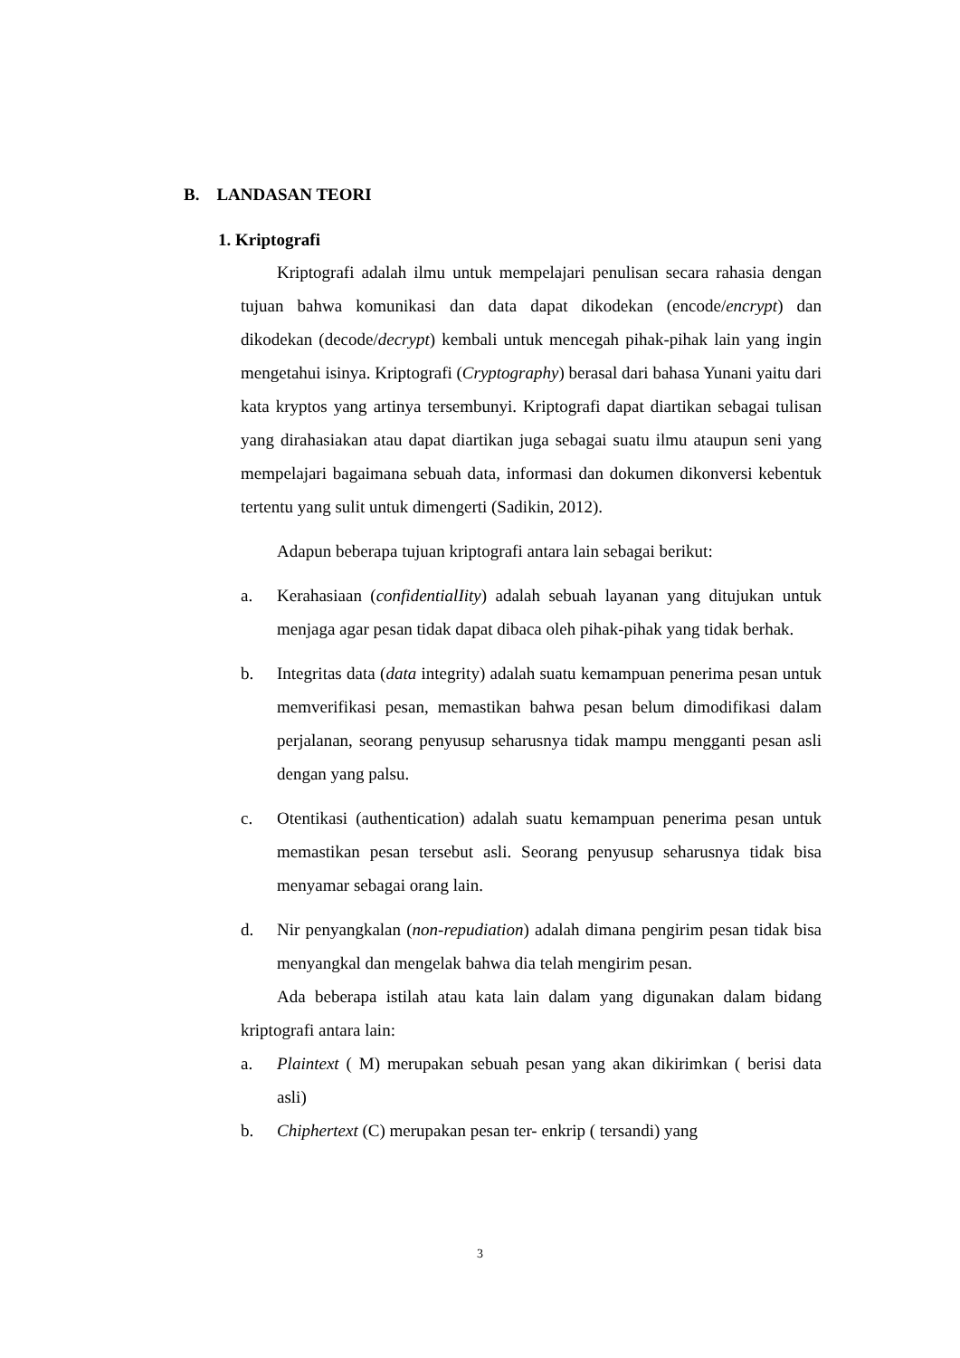B. LANDASAN TEORI
1. Kriptografi
Kriptografi adalah ilmu untuk mempelajari penulisan secara rahasia dengan tujuan bahwa komunikasi dan data dapat dikodekan (encode/encrypt) dan dikodekan (decode/decrypt) kembali untuk mencegah pihak-pihak lain yang ingin mengetahui isinya. Kriptografi (Cryptography) berasal dari bahasa Yunani yaitu dari kata kryptos yang artinya tersembunyi. Kriptografi dapat diartikan sebagai tulisan yang dirahasiakan atau dapat diartikan juga sebagai suatu ilmu ataupun seni yang mempelajari bagaimana sebuah data, informasi dan dokumen dikonversi kebentuk tertentu yang sulit untuk dimengerti (Sadikin, 2012).
Adapun beberapa tujuan kriptografi antara lain sebagai berikut:
a. Kerahasiaan (confidentialIity) adalah sebuah layanan yang ditujukan untuk menjaga agar pesan tidak dapat dibaca oleh pihak-pihak yang tidak berhak.
b. Integritas data (data integrity) adalah suatu kemampuan penerima pesan untuk memverifikasi pesan, memastikan bahwa pesan belum dimodifikasi dalam perjalanan, seorang penyusup seharusnya tidak mampu mengganti pesan asli dengan yang palsu.
c. Otentikasi (authentication) adalah suatu kemampuan penerima pesan untuk memastikan pesan tersebut asli. Seorang penyusup seharusnya tidak bisa menyamar sebagai orang lain.
d. Nir penyangkalan (non-repudiation) adalah dimana pengirim pesan tidak bisa menyangkal dan mengelak bahwa dia telah mengirim pesan.
Ada beberapa istilah atau kata lain dalam yang digunakan dalam bidang kriptografi antara lain:
a. Plaintext ( M) merupakan sebuah pesan yang akan dikirimkan ( berisi data asli)
b. Chiphertext (C) merupakan pesan ter- enkrip ( tersandi) yang
3